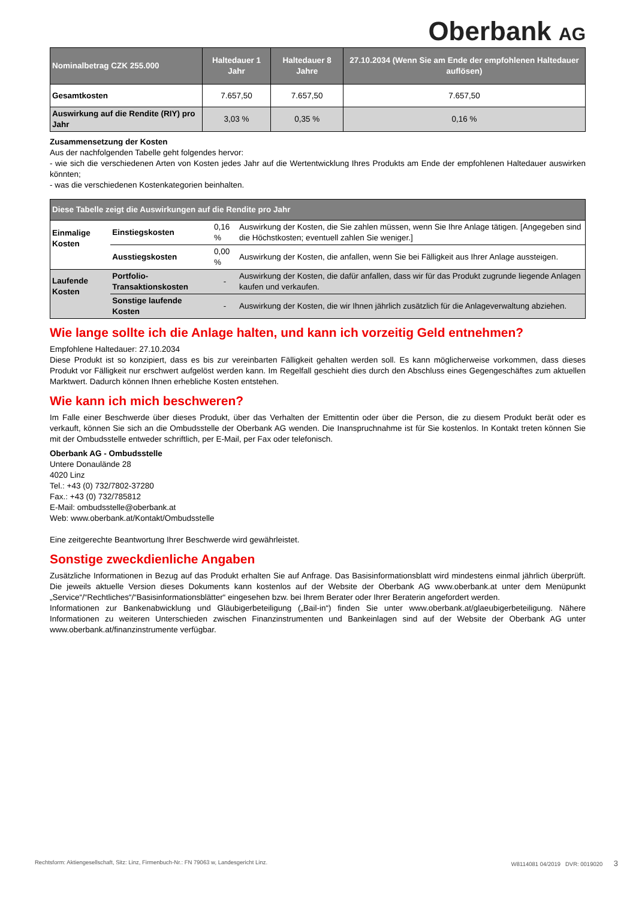Oberbank AG
| Nominalbetrag CZK 255.000 | Haltedauer 1 Jahr | Haltedauer 8 Jahre | 27.10.2034 (Wenn Sie am Ende der empfohlenen Haltedauer auflösen) |
| --- | --- | --- | --- |
| Gesamtkosten | 7.657,50 | 7.657,50 | 7.657,50 |
| Auswirkung auf die Rendite (RIY) pro Jahr | 3,03 % | 0,35 % | 0,16 % |
Zusammensetzung der Kosten
Aus der nachfolgenden Tabelle geht folgendes hervor:
- wie sich die verschiedenen Arten von Kosten jedes Jahr auf die Wertentwicklung Ihres Produkts am Ende der empfohlenen Haltedauer auswirken könnten;
- was die verschiedenen Kostenkategorien beinhalten.
| Diese Tabelle zeigt die Auswirkungen auf die Rendite pro Jahr | | | |
| --- | --- | --- | --- |
| Einmalige Kosten | Einstiegskosten | 0,16 % | Auswirkung der Kosten, die Sie zahlen müssen, wenn Sie Ihre Anlage tätigen. [Angegeben sind die Höchstkosten; eventuell zahlen Sie weniger.] |
| | Ausstiegskosten | 0,00 % | Auswirkung der Kosten, die anfallen, wenn Sie bei Fälligkeit aus Ihrer Anlage aussteigen. |
| Laufende Kosten | Portfolio-Transaktionskosten | - | Auswirkung der Kosten, die dafür anfallen, dass wir für das Produkt zugrunde liegende Anlagen kaufen und verkaufen. |
| | Sonstige laufende Kosten | - | Auswirkung der Kosten, die wir Ihnen jährlich zusätzlich für die Anlageverwaltung abziehen. |
Wie lange sollte ich die Anlage halten, und kann ich vorzeitig Geld entnehmen?
Empfohlene Haltedauer: 27.10.2034
Diese Produkt ist so konzipiert, dass es bis zur vereinbarten Fälligkeit gehalten werden soll. Es kann möglicherweise vorkommen, dass dieses Produkt vor Fälligkeit nur erschwert aufgelöst werden kann. Im Regelfall geschieht dies durch den Abschluss eines Gegengeschäftes zum aktuellen Marktwert. Dadurch können Ihnen erhebliche Kosten entstehen.
Wie kann ich mich beschweren?
Im Falle einer Beschwerde über dieses Produkt, über das Verhalten der Emittentin oder über die Person, die zu diesem Produkt berät oder es verkauft, können Sie sich an die Ombudsstelle der Oberbank AG wenden. Die Inanspruchnahme ist für Sie kostenlos. In Kontakt treten können Sie mit der Ombudsstelle entweder schriftlich, per E-Mail, per Fax oder telefonisch.
Oberbank AG - Ombudsstelle
Untere Donaulände 28
4020 Linz
Tel.: +43 (0) 732/7802-37280
Fax.: +43 (0) 732/785812
E-Mail: ombudsstelle@oberbank.at
Web: www.oberbank.at/Kontakt/Ombudsstelle
Eine zeitgerechte Beantwortung Ihrer Beschwerde wird gewährleistet.
Sonstige zweckdienliche Angaben
Zusätzliche Informationen in Bezug auf das Produkt erhalten Sie auf Anfrage. Das Basisinformationsblatt wird mindestens einmal jährlich überprüft. Die jeweils aktuelle Version dieses Dokuments kann kostenlos auf der Website der Oberbank AG www.oberbank.at unter dem Menüpunkt „Service“/“Rechtliches“/“Basisinformationsblätter“ eingesehen bzw. bei Ihrem Berater oder Ihrer Beraterin angefordert werden.
Informationen zur Bankenabwicklung und Gläubigerbeteiligung („Bail-in“) finden Sie unter www.oberbank.at/glaeubigerbeteiligung. Nähere Informationen zu weiteren Unterschieden zwischen Finanzinstrumenten und Bankeinlagen sind auf der Website der Oberbank AG unter www.oberbank.at/finanzinstrumente verfügbar.
Rechtsform: Aktiengesellschaft, Sitz: Linz, Firmenbuch-Nr.: FN 79063 w, Landesgericht Linz. W8114081 04/2019 DVR: 0019020 3